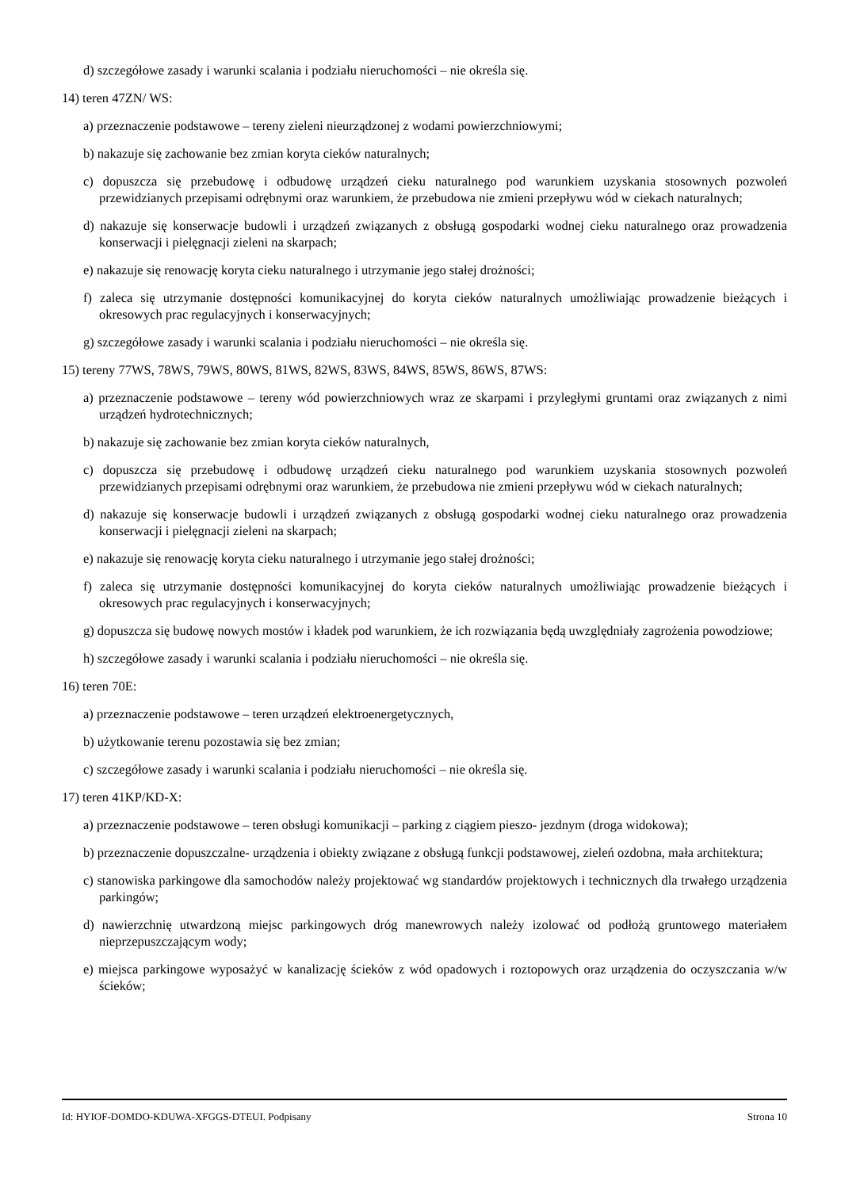d) szczegółowe zasady i warunki scalania i podziału nieruchomości – nie określa się.
14) teren 47ZN/ WS:
a) przeznaczenie podstawowe – tereny zieleni nieurządzonej z wodami powierzchniowymi;
b) nakazuje się zachowanie bez zmian koryta cieków naturalnych;
c) dopuszcza się przebudowę i odbudowę urządzeń cieku naturalnego pod warunkiem uzyskania stosownych pozwoleń przewidzianych przepisami odrębnymi oraz warunkiem, że przebudowa nie zmieni przepływu wód w ciekach naturalnych;
d) nakazuje się konserwacje budowli i urządzeń związanych z obsługą gospodarki wodnej cieku naturalnego oraz prowadzenia konserwacji i pielęgnacji zieleni na skarpach;
e) nakazuje się renowację koryta cieku naturalnego i utrzymanie jego stałej drożności;
f) zaleca się utrzymanie dostępności komunikacyjnej do koryta cieków naturalnych umożliwiając prowadzenie bieżących i okresowych prac regulacyjnych i konserwacyjnych;
g) szczegółowe zasady i warunki scalania i podziału nieruchomości – nie określa się.
15) tereny 77WS, 78WS, 79WS, 80WS, 81WS, 82WS, 83WS, 84WS, 85WS, 86WS, 87WS:
a) przeznaczenie podstawowe – tereny wód powierzchniowych wraz ze skarpami i przyległymi gruntami oraz związanych z nimi urządzeń hydrotechnicznych;
b) nakazuje się zachowanie bez zmian koryta cieków naturalnych,
c) dopuszcza się przebudowę i odbudowę urządzeń cieku naturalnego pod warunkiem uzyskania stosownych pozwoleń przewidzianych przepisami odrębnymi oraz warunkiem, że przebudowa nie zmieni przepływu wód w ciekach naturalnych;
d) nakazuje się konserwacje budowli i urządzeń związanych z obsługą gospodarki wodnej cieku naturalnego oraz prowadzenia konserwacji i pielęgnacji zieleni na skarpach;
e) nakazuje się renowację koryta cieku naturalnego i utrzymanie jego stałej drożności;
f) zaleca się utrzymanie dostępności komunikacyjnej do koryta cieków naturalnych umożliwiając prowadzenie bieżących i okresowych prac regulacyjnych i konserwacyjnych;
g) dopuszcza się budowę nowych mostów i kładek pod warunkiem, że ich rozwiązania będą uwzględniały zagrożenia powodziowe;
h) szczegółowe zasady i warunki scalania i podziału nieruchomości – nie określa się.
16) teren 70E:
a) przeznaczenie podstawowe – teren urządzeń elektroenergetycznych,
b) użytkowanie terenu pozostawia się bez zmian;
c) szczegółowe zasady i warunki scalania i podziału nieruchomości – nie określa się.
17) teren 41KP/KD-X:
a) przeznaczenie podstawowe – teren obsługi komunikacji – parking z ciągiem pieszo- jezdnym (droga widokowa);
b) przeznaczenie dopuszczalne- urządzenia i obiekty związane z obsługą funkcji podstawowej, zieleń ozdobna, mała architektura;
c) stanowiska parkingowe dla samochodów należy projektować wg standardów projektowych i technicznych dla trwałego urządzenia parkingów;
d) nawierzchnię utwardzoną miejsc parkingowych dróg manewrowych należy izolować od podłożą gruntowego materiałem nieprzepuszczającym wody;
e) miejsca parkingowe wyposażyć w kanalizację ścieków z wód opadowych i roztopowych oraz urządzenia do oczyszczania w/w ścieków;
Id: HYIOF-DOMDO-KDUWA-XFGGS-DTEUI. Podpisany Strona 10